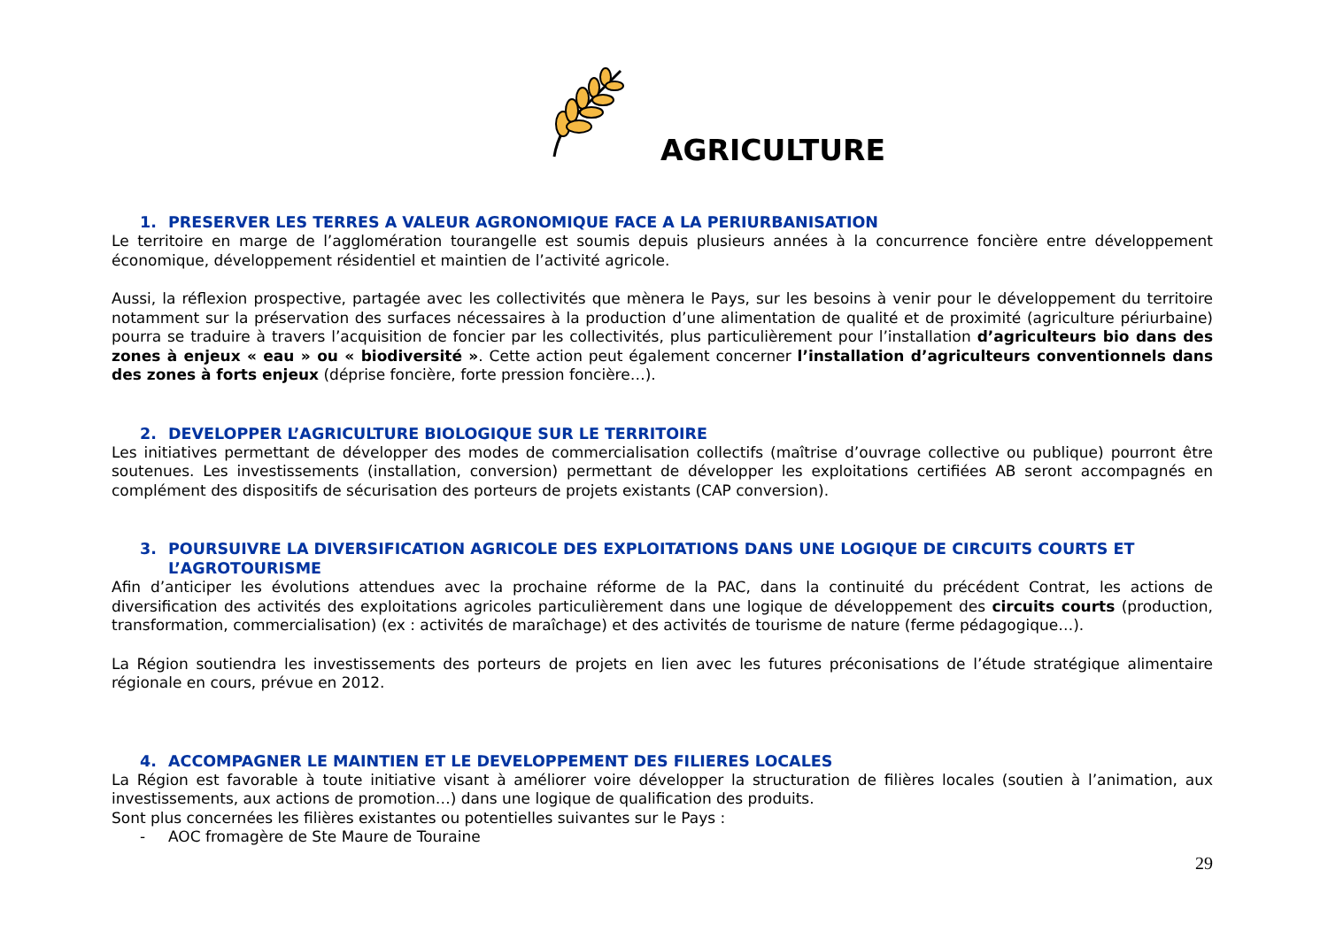AGRICULTURE
1. PRESERVER LES TERRES A VALEUR AGRONOMIQUE FACE A LA PERIURBANISATION
Le territoire en marge de l’agglomération tourangelle est soumis depuis plusieurs années à la concurrence foncière entre développement économique, développement résidentiel et maintien de l’activité agricole.
Aussi, la réflexion prospective, partagée avec les collectivités que mènera le Pays, sur les besoins à venir pour le développement du territoire notamment sur la préservation des surfaces nécessaires à la production d’une alimentation de qualité et de proximité (agriculture périurbaine) pourra se traduire à travers l’acquisition de foncier par les collectivités, plus particulièrement pour l’installation d’agriculteurs bio dans des zones à enjeux « eau » ou « biodiversité ». Cette action peut également concerner l’installation d’agriculteurs conventionnels dans des zones à forts enjeux (déprise foncière, forte pression foncière…).
2. DEVELOPPER L’AGRICULTURE BIOLOGIQUE SUR LE TERRITOIRE
Les initiatives permettant de développer des modes de commercialisation collectifs (maîtrise d’ouvrage collective ou publique) pourront être soutenues. Les investissements (installation, conversion) permettant de développer les exploitations certifiées AB seront accompagnés en complément des dispositifs de sécurisation des porteurs de projets existants (CAP conversion).
3. POURSUIVRE LA DIVERSIFICATION AGRICOLE DES EXPLOITATIONS DANS UNE LOGIQUE DE CIRCUITS COURTS ET L’AGROTOURISME
Afin d’anticiper les évolutions attendues avec la prochaine réforme de la PAC, dans la continuité du précédent Contrat, les actions de diversification des activités des exploitations agricoles particulièrement dans une logique de développement des circuits courts (production, transformation, commercialisation) (ex : activités de maraîchage) et des activités de tourisme de nature (ferme pédagogique…).
La Région soutiendra les investissements des porteurs de projets en lien avec les futures préconisations de l’étude stratégique alimentaire régionale en cours, prévue en 2012.
4. ACCOMPAGNER LE MAINTIEN ET LE DEVELOPPEMENT DES FILIERES LOCALES
La Région est favorable à toute initiative visant à améliorer voire développer la structuration de filières locales (soutien à l’animation, aux investissements, aux actions de promotion…) dans une logique de qualification des produits.
Sont plus concernées les filières existantes ou potentielles suivantes sur le Pays :
- AOC fromagère de Ste Maure de Touraine
29